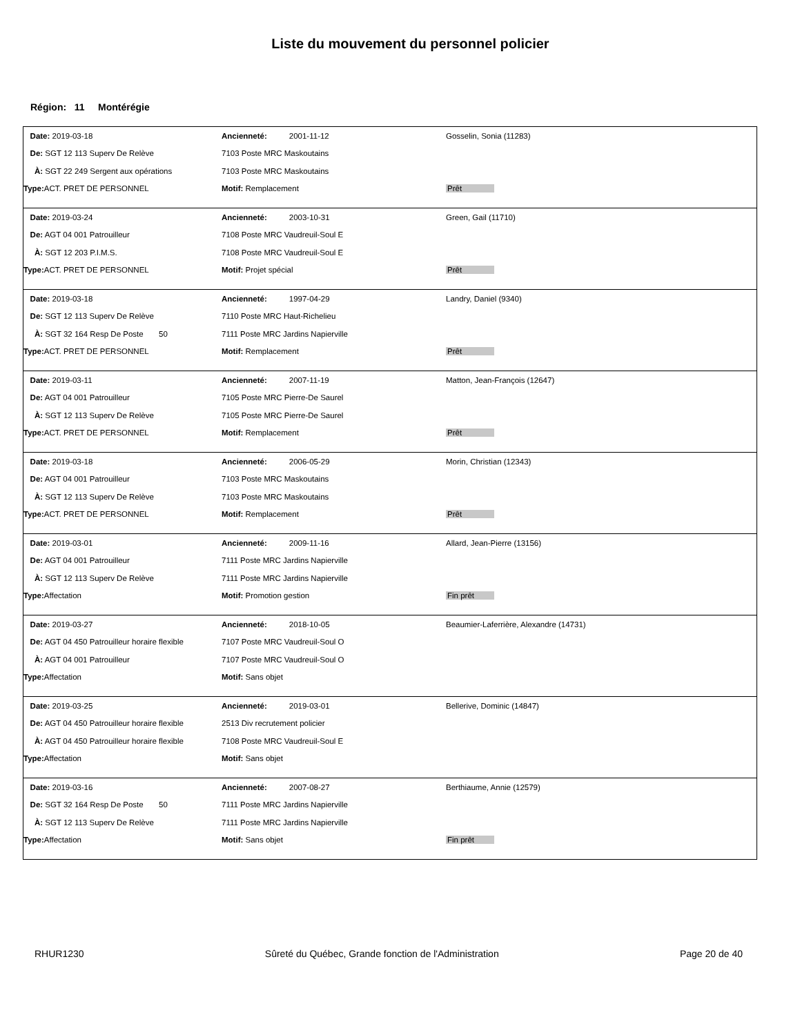Liste du mouvement du personnel policier
Région: 11 Montérégie
| Date: 2019-03-18 | Ancienneté: 2001-11-12 | Gosselin, Sonia (11283) |
| De: SGT 12 113 Superv De Relève | 7103 Poste MRC Maskoutains | |
| À: SGT 22 249 Sergent aux opérations | 7103 Poste MRC Maskoutains | |
| Type: ACT. PRET DE PERSONNEL | Motif: Remplacement | Prêt |
| Date: 2019-03-24 | Ancienneté: 2003-10-31 | Green, Gail (11710) |
| De: AGT 04 001 Patrouilleur | 7108 Poste MRC Vaudreuil-Soul E | |
| À: SGT 12 203 P.I.M.S. | 7108 Poste MRC Vaudreuil-Soul E | |
| Type: ACT. PRET DE PERSONNEL | Motif: Projet spécial | Prêt |
| Date: 2019-03-18 | Ancienneté: 1997-04-29 | Landry, Daniel (9340) |
| De: SGT 12 113 Superv De Relève | 7110 Poste MRC Haut-Richelieu | |
| À: SGT 32 164 Resp De Poste 50 | 7111 Poste MRC Jardins Napierville | |
| Type: ACT. PRET DE PERSONNEL | Motif: Remplacement | Prêt |
| Date: 2019-03-11 | Ancienneté: 2007-11-19 | Matton, Jean-François (12647) |
| De: AGT 04 001 Patrouilleur | 7105 Poste MRC Pierre-De Saurel | |
| À: SGT 12 113 Superv De Relève | 7105 Poste MRC Pierre-De Saurel | |
| Type: ACT. PRET DE PERSONNEL | Motif: Remplacement | Prêt |
| Date: 2019-03-18 | Ancienneté: 2006-05-29 | Morin, Christian (12343) |
| De: AGT 04 001 Patrouilleur | 7103 Poste MRC Maskoutains | |
| À: SGT 12 113 Superv De Relève | 7103 Poste MRC Maskoutains | |
| Type: ACT. PRET DE PERSONNEL | Motif: Remplacement | Prêt |
| Date: 2019-03-01 | Ancienneté: 2009-11-16 | Allard, Jean-Pierre (13156) |
| De: AGT 04 001 Patrouilleur | 7111 Poste MRC Jardins Napierville | |
| À: SGT 12 113 Superv De Relève | 7111 Poste MRC Jardins Napierville | |
| Type: Affectation | Motif: Promotion gestion | Fin prêt |
| Date: 2019-03-27 | Ancienneté: 2018-10-05 | Beaumier-Laferrière, Alexandre (14731) |
| De: AGT 04 450 Patrouilleur horaire flexible | 7107 Poste MRC Vaudreuil-Soul O | |
| À: AGT 04 001 Patrouilleur | 7107 Poste MRC Vaudreuil-Soul O | |
| Type: Affectation | Motif: Sans objet | |
| Date: 2019-03-25 | Ancienneté: 2019-03-01 | Bellerive, Dominic (14847) |
| De: AGT 04 450 Patrouilleur horaire flexible | 2513 Div recrutement policier | |
| À: AGT 04 450 Patrouilleur horaire flexible | 7108 Poste MRC Vaudreuil-Soul E | |
| Type: Affectation | Motif: Sans objet | |
| Date: 2019-03-16 | Ancienneté: 2007-08-27 | Berthiaume, Annie (12579) |
| De: SGT 32 164 Resp De Poste 50 | 7111 Poste MRC Jardins Napierville | |
| À: SGT 12 113 Superv De Relève | 7111 Poste MRC Jardins Napierville | |
| Type: Affectation | Motif: Sans objet | Fin prêt |
RHUR1230 Sûreté du Québec, Grande fonction de l'Administration Page 20 de 40